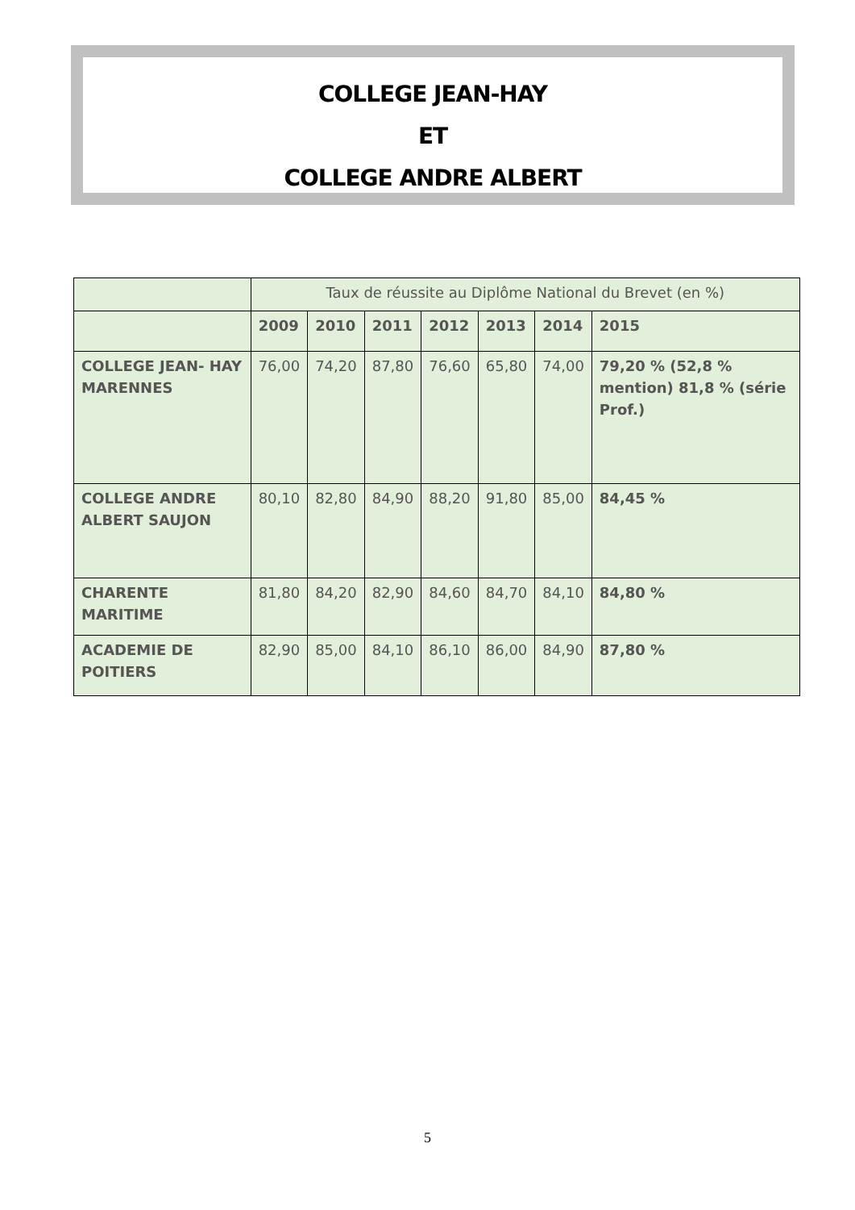COLLEGE JEAN-HAY
ET
COLLEGE ANDRE ALBERT
| | Taux de réussite au Diplôme National du Brevet (en %) | | | | | | |
| | 2009 | 2010 | 2011 | 2012 | 2013 | 2014 | 2015 |
| COLLEGE JEAN- HAY MARENNES | 76,00 | 74,20 | 87,80 | 76,60 | 65,80 | 74,00 | 79,20 % (52,8 % mention) 81,8 % (série Prof.) |
| COLLEGE ANDRE ALBERT SAUJON | 80,10 | 82,80 | 84,90 | 88,20 | 91,80 | 85,00 | 84,45 % |
| CHARENTE MARITIME | 81,80 | 84,20 | 82,90 | 84,60 | 84,70 | 84,10 | 84,80 % |
| ACADEMIE DE POITIERS | 82,90 | 85,00 | 84,10 | 86,10 | 86,00 | 84,90 | 87,80 % |
5